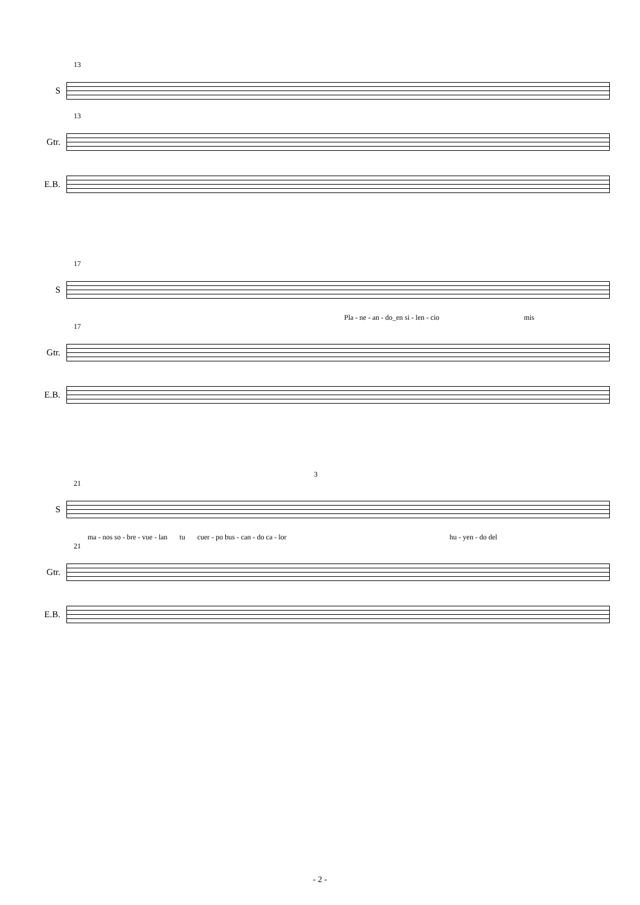13
S
13
Gtr.
E.B.
17
S
Pla - ne - an - do_en si - len - cio mis
17
Gtr.
E.B.
3
21
S
ma - nos so - bre - vue - lan tu cuer - po bus - can - do ca - lor hu - yen - do del
21
Gtr.
E.B.
- 2 -